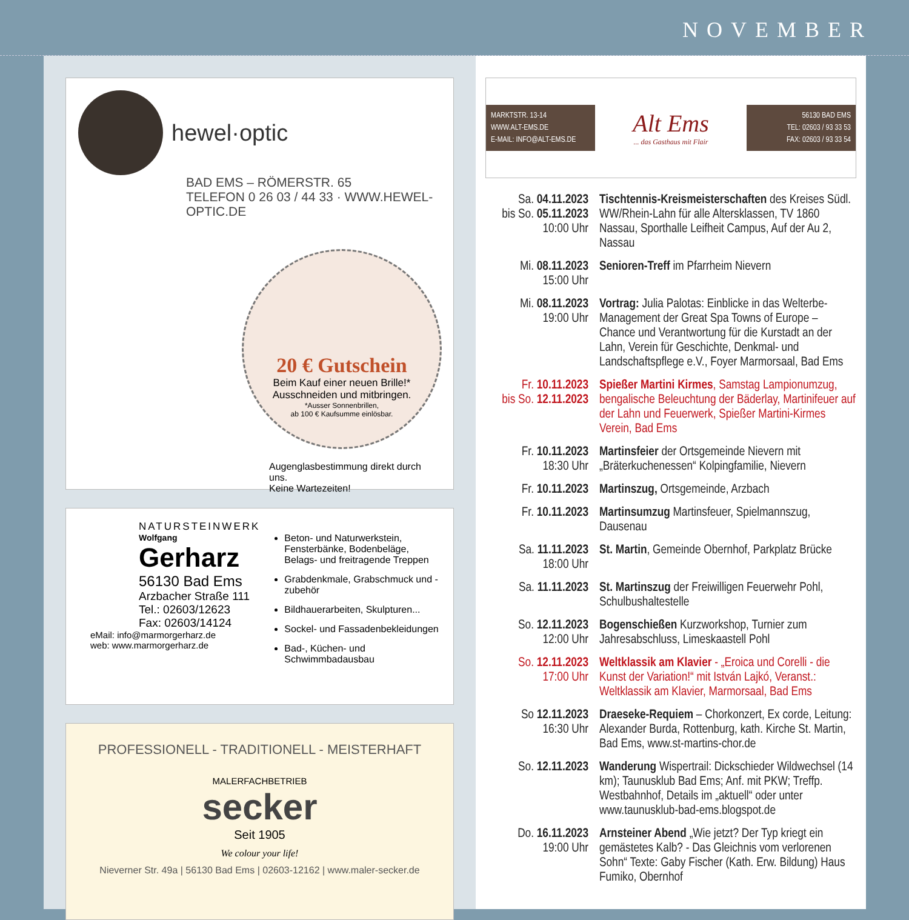NOVEMBER
hewel·optic
BAD EMS – RÖMERSTR. 65
TELEFON 0 26 03 / 44 33 · WWW.HEWEL-OPTIC.DE
20 € Gutschein
Beim Kauf einer neuen Brille!*
Ausschneiden und mitbringen.
*Ausser Sonnenbrillen,
ab 100 € Kaufsumme einlösbar.
Augenglasbestimmung direkt durch uns.
Keine Wartezeiten!
NATURSTEINWERK
Wolfgang
Gerharz
56130 Bad Ems
Arzbacher Straße 111
Tel.: 02603/12623
Fax: 02603/14124
eMail: info@marmorgerharz.de
web: www.marmorgerharz.de
Beton- und Naturwerkstein, Fensterbänke, Bodenbeläge, Belags- und freitragende Treppen
Grabdenkmale, Grabschmuck und -zubehör
Bildhauerarbeiten, Skulpturen...
Sockel- und Fassadenbekleidungen
Bad-, Küchen- und Schwimmbadausbau
PROFESSIONELL - TRADITIONELL - MEISTERHAFT
MALERFACHBETRIEB
secker
Seit 1905
We colour your life!
Nieverner Str. 49a | 56130 Bad Ems | 02603-12162 | www.maler-secker.de
MARKTSTR. 13-14
WWW.ALT-EMS.DE
E-MAIL: INFO@ALT-EMS.DE
Alt Ems
... das Gasthaus mit Flair
56130 BAD EMS
TEL: 02603 / 93 33 53
FAX: 02603 / 93 33 54
Sa. 04.11.2023
bis So. 05.11.2023
10:00 Uhr
Tischtennis-Kreismeisterschaften des Kreises Südl. WW/Rhein-Lahn für alle Altersklassen, TV 1860 Nassau, Sporthalle Leifheit Campus, Auf der Au 2, Nassau
Mi. 08.11.2023
15:00 Uhr
Senioren-Treff im Pfarrheim Nievern
Mi. 08.11.2023
19:00 Uhr
Vortrag: Julia Palotas: Einblicke in das Welterbe-Management der Great Spa Towns of Europe – Chance und Verantwortung für die Kurstadt an der Lahn, Verein für Geschichte, Denkmal- und Landschaftspflege e.V., Foyer Marmorsaal, Bad Ems
Fr. 10.11.2023
bis So. 12.11.2023
Spießer Martini Kirmes, Samstag Lampionumzug, bengalische Beleuchtung der Bäderlay, Martinifeuer auf der Lahn und Feuerwerk, Spießer Martini-Kirmes Verein, Bad Ems
Fr. 10.11.2023
18:30 Uhr
Martinsfeier der Ortsgemeinde Nievern mit „Bräterkuchenessen“ Kolpingfamilie, Nievern
Fr. 10.11.2023
Martinszug, Ortsgemeinde, Arzbach
Fr. 10.11.2023
Martinsumzug Martinsfeuer, Spielmannszug, Dausenau
Sa. 11.11.2023
18:00 Uhr
St. Martin, Gemeinde Obernhof, Parkplatz Brücke
Sa. 11.11.2023
St. Martinszug der Freiwilligen Feuerwehr Pohl, Schulbushaltestelle
So. 12.11.2023
12:00 Uhr
Bogenschießen Kurzworkshop, Turnier zum Jahresabschluss, Limeskaastell Pohl
So. 12.11.2023
17:00 Uhr
Weltklassik am Klavier - „Eroica und Corelli - die Kunst der Variation!“ mit István Lajkó, Veranst.: Weltklassik am Klavier, Marmorsaal, Bad Ems
So 12.11.2023
16:30 Uhr
Draeseke-Requiem – Chorkonzert, Ex corde, Leitung: Alexander Burda, Rottenburg, kath. Kirche St. Martin, Bad Ems, www.st-martins-chor.de
So. 12.11.2023
Wanderung Wispertrail: Dickschieder Wildwechsel (14 km); Taunusklub Bad Ems; Anf. mit PKW; Treffp. Westbahnhof, Details im „aktuell“ oder unter www.taunusklub-bad-ems.blogspot.de
Do. 16.11.2023
19:00 Uhr
Arnsteiner Abend „Wie jetzt? Der Typ kriegt ein gemästetes Kalb? - Das Gleichnis vom verlorenen Sohn“ Texte: Gaby Fischer (Kath. Erw. Bildung) Haus Fumiko, Obernhof